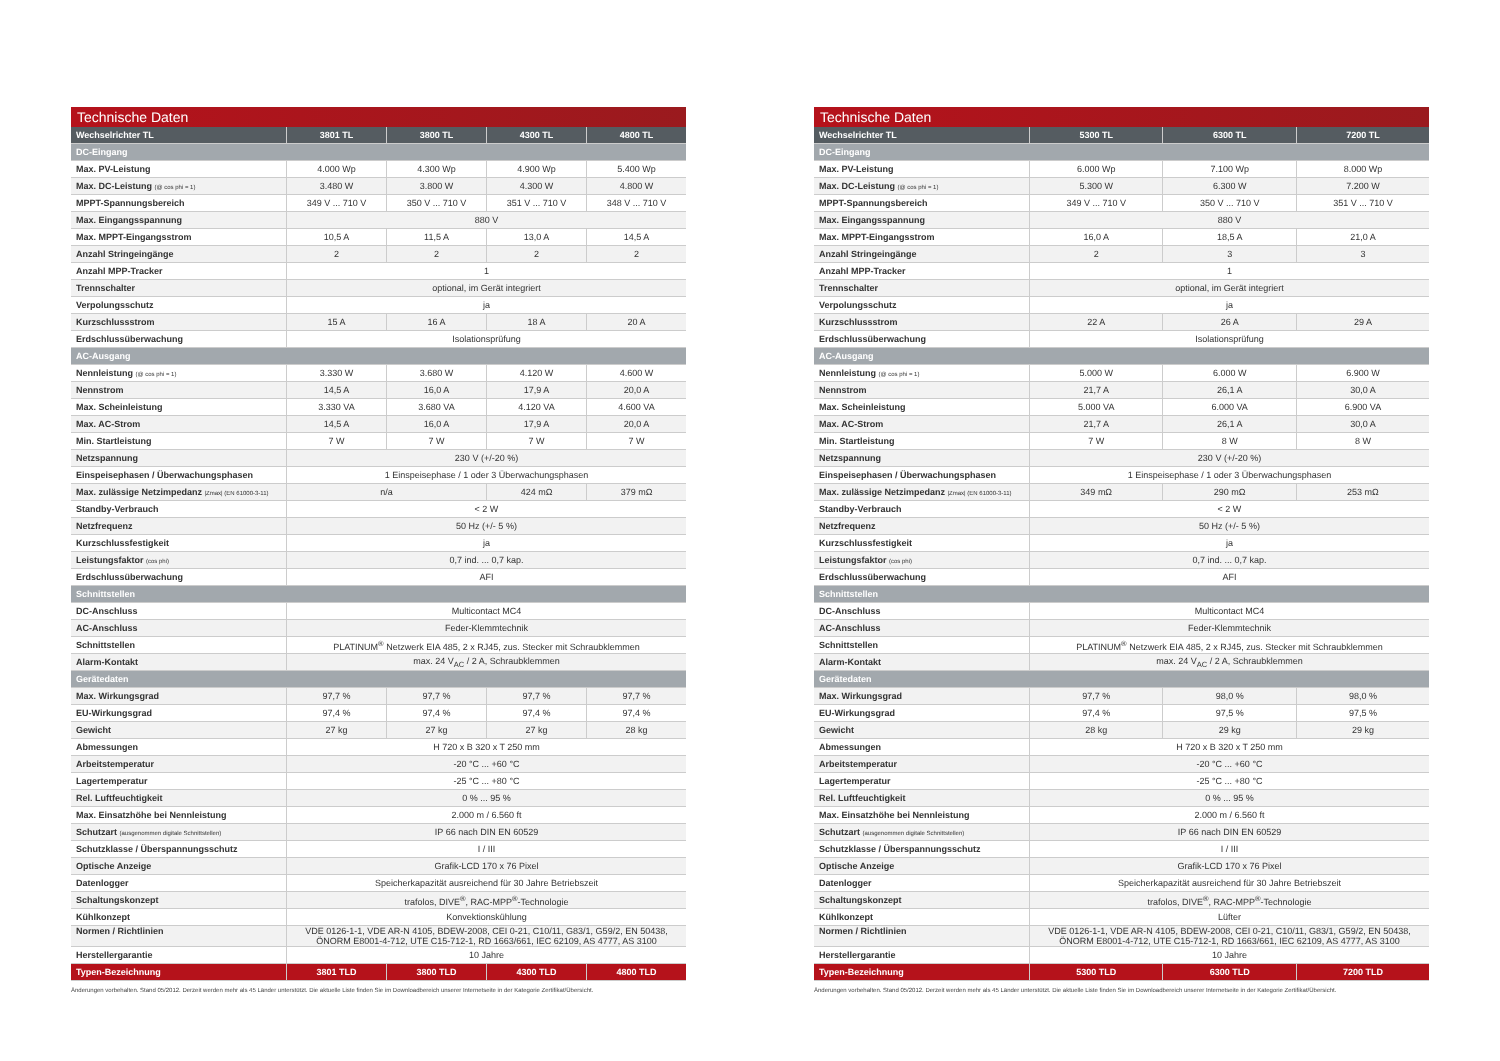Technische Daten
| Wechselrichter TL | 3801 TL | 3800 TL | 4300 TL | 4800 TL |
| --- | --- | --- | --- | --- |
| DC-Eingang | | | | |
| Max. PV-Leistung | 4.000 Wp | 4.300 Wp | 4.900 Wp | 5.400 Wp |
| Max. DC-Leistung (@ cos phi = 1) | 3.480 W | 3.800 W | 4.300 W | 4.800 W |
| MPPT-Spannungsbereich | 349 V ... 710 V | 350 V ... 710 V | 351 V ... 710 V | 348 V ... 710 V |
| Max. Eingangsspannung | 880 V | | | |
| Max. MPPT-Eingangsstrom | 10,5 A | 11,5 A | 13,0 A | 14,5 A |
| Anzahl Stringeingänge | 2 | 2 | 2 | 2 |
| Anzahl MPP-Tracker | 1 | | | |
| Trennschalter | optional, im Gerät integriert | | | |
| Verpolungsschutz | ja | | | |
| Kurzschlussstrom | 15 A | 16 A | 18 A | 20 A |
| Erdschlussüberwachung | Isolationsprüfung | | | |
| AC-Ausgang | | | | |
| Nennleistung (@ cos phi = 1) | 3.330 W | 3.680 W | 4.120 W | 4.600 W |
| Nennstrom | 14,5 A | 16,0 A | 17,9 A | 20,0 A |
| Max. Scheinleistung | 3.330 VA | 3.680 VA | 4.120 VA | 4.600 VA |
| Max. AC-Strom | 14,5 A | 16,0 A | 17,9 A | 20,0 A |
| Min. Startleistung | 7 W | 7 W | 7 W | 7 W |
| Netzspannung | 230 V (+/-20 %) | | | |
| Einspeisephasen / Überwachungsphasen | 1 Einspeisephase / 1 oder 3 Überwachungsphasen | | | |
| Max. zulässige Netzimpedanz /Zmax/ (EN 61000-3-11) | n/a | | 424 mΩ | 379 mΩ |
| Standby-Verbrauch | < 2 W | | | |
| Netzfrequenz | 50 Hz (+/- 5 %) | | | |
| Kurzschlussfestigkeit | ja | | | |
| Leistungsfaktor (cos phi) | 0,7 ind. ... 0,7 kap. | | | |
| Erdschlussüberwachung | AFI | | | |
| Schnittstellen | | | | |
| DC-Anschluss | Multicontact MC4 | | | |
| AC-Anschluss | Feder-Klemmtechnik | | | |
| Schnittstellen | PLATINUM<sup>®</sup> Netzwerk EIA 485, 2 x RJ45, zus. Stecker mit Schraubklemmen | | | |
| Alarm-Kontakt | max. 24 V<sub>AC</sub> / 2 A, Schraubklemmen | | | |
| Gerätedaten | | | | |
| Max. Wirkungsgrad | 97,7 % | 97,7 % | 97,7 % | 97,7 % |
| EU-Wirkungsgrad | 97,4 % | 97,4 % | 97,4 % | 97,4 % |
| Gewicht | 27 kg | 27 kg | 27 kg | 28 kg |
| Abmessungen | H 720 x B 320 x T 250 mm | | | |
| Arbeitstemperatur | -20 °C ... +60 °C | | | |
| Lagertemperatur | -25 °C ... +80 °C | | | |
| Rel. Luftfeuchtigkeit | 0 % ... 95 % | | | |
| Max. Einsatzhöhe bei Nennleistung | 2.000 m / 6.560 ft | | | |
| Schutzart (ausgenommen digitale Schnittstellen) | IP 66 nach DIN EN 60529 | | | |
| Schutzklasse / Überspannungsschutz | I / III | | | |
| Optische Anzeige | Grafik-LCD 170 x 76 Pixel | | | |
| Datenlogger | Speicherkapazität ausreichend für 30 Jahre Betriebszeit | | | |
| Schaltungskonzept | trafolos, DIVE<sup>®</sup>, RAC-MPP<sup>®</sup>-Technologie | | | |
| Kühlkonzept | Konvektionskühlung | | | |
| Normen / Richtlinien | VDE 0126-1-1, VDE AR-N 4105, BDEW-2008, CEI 0-21, C10/11, G83/1, G59/2, EN 50438, ÖNORM E8001-4-712, UTE C15-712-1, RD 1663/661, IEC 62109, AS 4777, AS 3100 | | | |
| Herstellergarantie | 10 Jahre | | | |
| Typen-Bezeichnung | 3801 TLD | 3800 TLD | 4300 TLD | 4800 TLD |
Änderungen vorbehalten. Stand 05/2012. Derzeit werden mehr als 45 Länder unterstützt. Die aktuelle Liste finden Sie im Downloadbereich unserer Internetseite in der Kategorie Zertifikat/Übersicht.
Technische Daten
| Wechselrichter TL | 5300 TL | 6300 TL | 7200 TL |
| --- | --- | --- | --- |
| DC-Eingang | | | |
| Max. PV-Leistung | 6.000 Wp | 7.100 Wp | 8.000 Wp |
| Max. DC-Leistung (@ cos phi = 1) | 5.300 W | 6.300 W | 7.200 W |
| MPPT-Spannungsbereich | 349 V ... 710 V | 350 V ... 710 V | 351 V ... 710 V |
| Max. Eingangsspannung | 880 V | | |
| Max. MPPT-Eingangsstrom | 16,0 A | 18,5 A | 21,0 A |
| Anzahl Stringeingänge | 2 | 3 | 3 |
| Anzahl MPP-Tracker | 1 | | |
| Trennschalter | optional, im Gerät integriert | | |
| Verpolungsschutz | ja | | |
| Kurzschlussstrom | 22 A | 26 A | 29 A |
| Erdschlussüberwachung | Isolationsprüfung | | |
| AC-Ausgang | | | |
| Nennleistung (@ cos phi = 1) | 5.000 W | 6.000 W | 6.900 W |
| Nennstrom | 21,7 A | 26,1 A | 30,0 A |
| Max. Scheinleistung | 5.000 VA | 6.000 VA | 6.900 VA |
| Max. AC-Strom | 21,7 A | 26,1 A | 30,0 A |
| Min. Startleistung | 7 W | 8 W | 8 W |
| Netzspannung | 230 V (+/-20 %) | | |
| Einspeisephasen / Überwachungsphasen | 1 Einspeisephase / 1 oder 3 Überwachungsphasen | | |
| Max. zulässige Netzimpedanz /Zmax/ (EN 61000-3-11) | 349 mΩ | 290 mΩ | 253 mΩ |
| Standby-Verbrauch | < 2 W | | |
| Netzfrequenz | 50 Hz (+/- 5 %) | | |
| Kurzschlussfestigkeit | ja | | |
| Leistungsfaktor (cos phi) | 0,7 ind. ... 0,7 kap. | | |
| Erdschlussüberwachung | AFI | | |
| Schnittstellen | | | |
| DC-Anschluss | Multicontact MC4 | | |
| AC-Anschluss | Feder-Klemmtechnik | | |
| Schnittstellen | PLATINUM<sup>®</sup> Netzwerk EIA 485, 2 x RJ45, zus. Stecker mit Schraubklemmen | | |
| Alarm-Kontakt | max. 24 V<sub>AC</sub> / 2 A, Schraubklemmen | | |
| Gerätedaten | | | |
| Max. Wirkungsgrad | 97,7 % | 98,0 % | 98,0 % |
| EU-Wirkungsgrad | 97,4 % | 97,5 % | 97,5 % |
| Gewicht | 28 kg | 29 kg | 29 kg |
| Abmessungen | H 720 x B 320 x T 250 mm | | |
| Arbeitstemperatur | -20 °C ... +60 °C | | |
| Lagertemperatur | -25 °C ... +80 °C | | |
| Rel. Luftfeuchtigkeit | 0 % ... 95 % | | |
| Max. Einsatzhöhe bei Nennleistung | 2.000 m / 6.560 ft | | |
| Schutzart (ausgenommen digitale Schnittstellen) | IP 66 nach DIN EN 60529 | | |
| Schutzklasse / Überspannungsschutz | I / III | | |
| Optische Anzeige | Grafik-LCD 170 x 76 Pixel | | |
| Datenlogger | Speicherkapazität ausreichend für 30 Jahre Betriebszeit | | |
| Schaltungskonzept | trafolos, DIVE<sup>®</sup>, RAC-MPP<sup>®</sup>-Technologie | | |
| Kühlkonzept | Lüfter | | |
| Normen / Richtlinien | VDE 0126-1-1, VDE AR-N 4105, BDEW-2008, CEI 0-21, C10/11, G83/1, G59/2, EN 50438, ÖNORM E8001-4-712, UTE C15-712-1, RD 1663/661, IEC 62109, AS 4777, AS 3100 | | |
| Herstellergarantie | 10 Jahre | | |
| Typen-Bezeichnung | 5300 TLD | 6300 TLD | 7200 TLD |
Änderungen vorbehalten. Stand 05/2012. Derzeit werden mehr als 45 Länder unterstützt. Die aktuelle Liste finden Sie im Downloadbereich unserer Internetseite in der Kategorie Zertifikat/Übersicht.